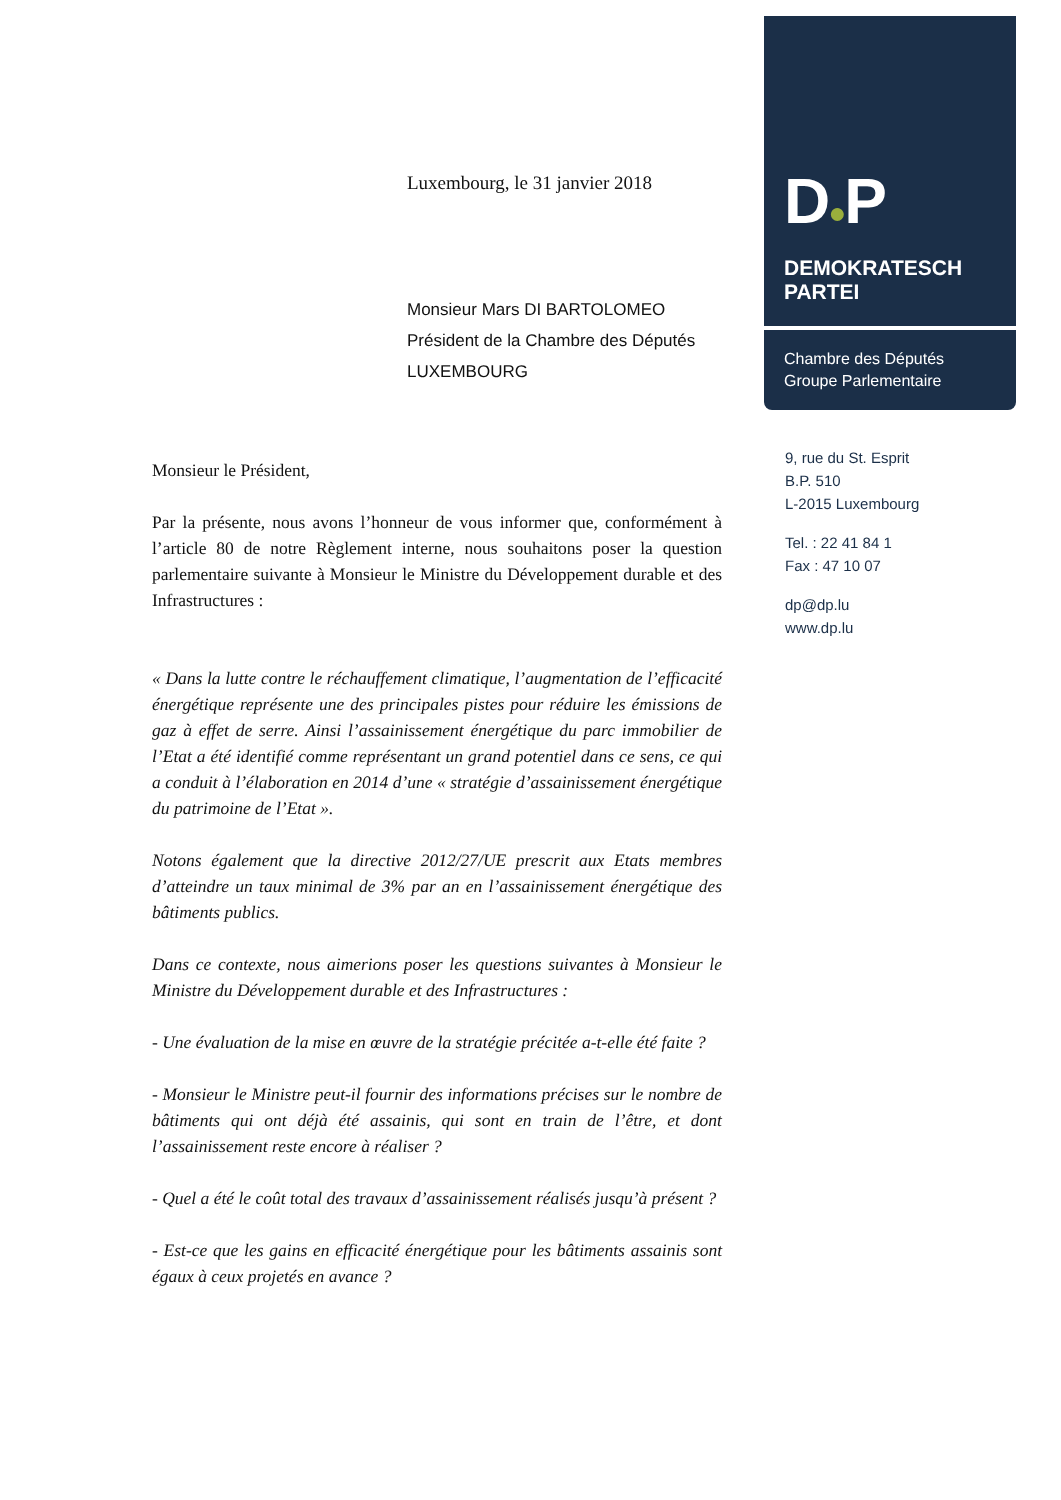Luxembourg, le 31 janvier 2018
Monsieur Mars DI BARTOLOMEO
Président de la Chambre des Députés
LUXEMBOURG
Monsieur le Président,
Par la présente, nous avons l’honneur de vous informer que, conformément à l’article 80 de notre Règlement interne, nous souhaitons poser la question parlementaire suivante à Monsieur le Ministre du Développement durable et des Infrastructures :
« Dans la lutte contre le réchauffement climatique, l’augmentation de l’efficacité énergétique représente une des principales pistes pour réduire les émissions de gaz à effet de serre. Ainsi l’assainissement énergétique du parc immobilier de l’Etat a été identifié comme représentant un grand potentiel dans ce sens, ce qui a conduit à l’élaboration en 2014 d’une « stratégie d’assainissement énergétique du patrimoine de l’Etat ».
Notons également que la directive 2012/27/UE prescrit aux Etats membres d’atteindre un taux minimal de 3% par an en l’assainissement énergétique des bâtiments publics.
Dans ce contexte, nous aimerions poser les questions suivantes à Monsieur le Ministre du Développement durable et des Infrastructures :
- Une évaluation de la mise en œuvre de la stratégie précitée a-t-elle été faite ?
- Monsieur le Ministre peut-il fournir des informations précises sur le nombre de bâtiments qui ont déjà été assainis, qui sont en train de l’être, et dont l’assainissement reste encore à réaliser ?
- Quel a été le coût total des travaux d’assainissement réalisés jusqu’à présent ?
- Est-ce que les gains en efficacité énergétique pour les bâtiments assainis sont égaux à ceux projetés en avance ?
D●P
DEMOKRATESCH
PARTEI
Chambre des Députés
Groupe Parlementaire
9, rue du St. Esprit
B.P. 510
L-2015 Luxembourg
Tel. : 22 41 84 1
Fax : 47 10 07
dp@dp.lu
www.dp.lu